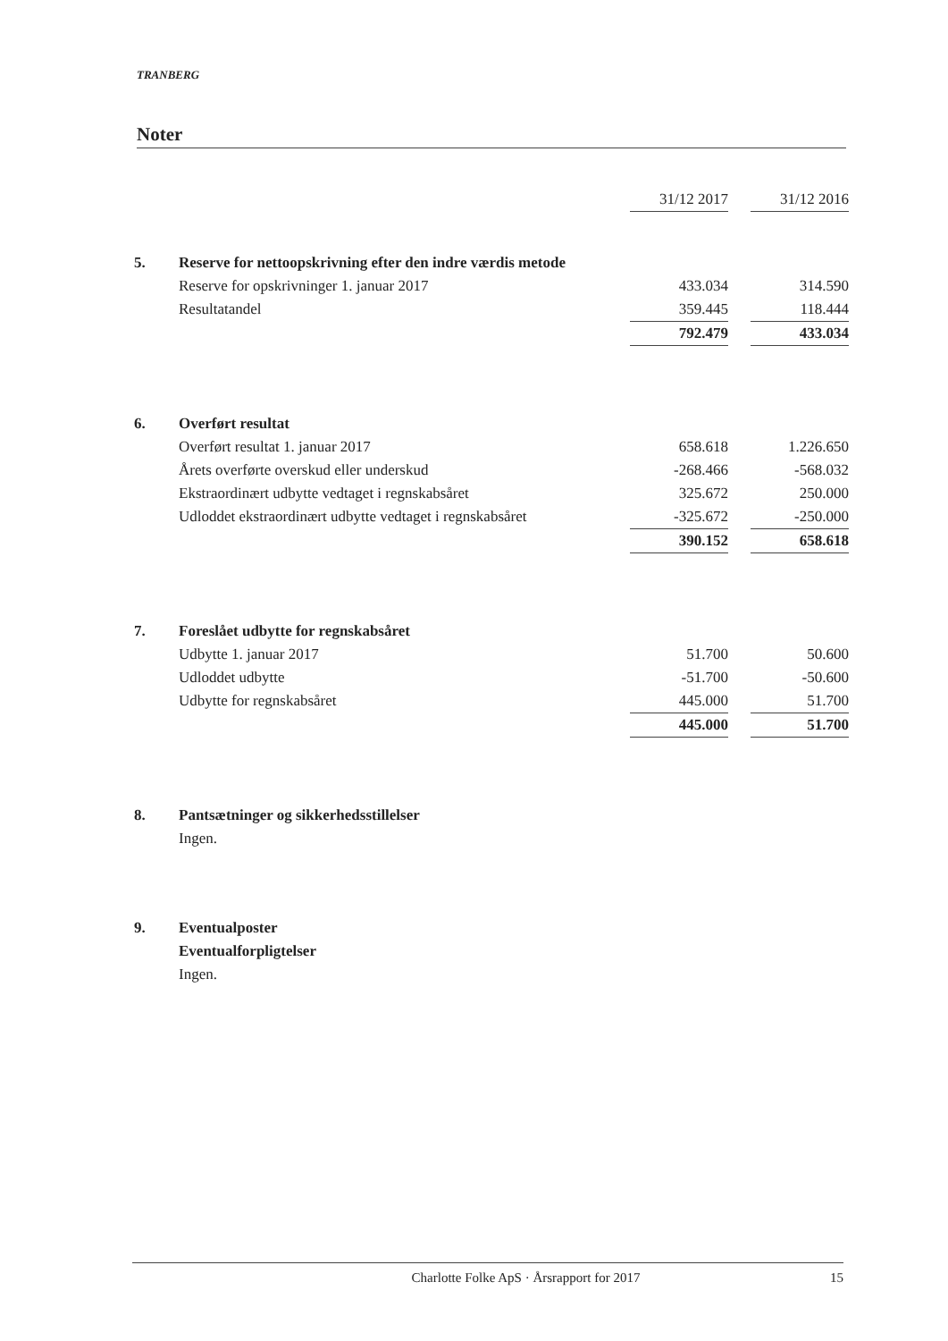TRANBERG
Noter
| | | 31/12 2017 | | 31/12 2016 |
| --- | --- | --- | --- | --- |
| 5. | Reserve for nettoopskrivning efter den indre værdis metode | | | |
| | Reserve for opskrivninger 1. januar 2017 | 433.034 | | 314.590 |
| | Resultatandel | 359.445 | | 118.444 |
| | | 792.479 | | 433.034 |
| 6. | Overført resultat | | | |
| | Overført resultat 1. januar 2017 | 658.618 | | 1.226.650 |
| | Årets overførte overskud eller underskud | -268.466 | | -568.032 |
| | Ekstraordinært udbytte vedtaget i regnskabsåret | 325.672 | | 250.000 |
| | Udloddet ekstraordinært udbytte vedtaget i regnskabsåret | -325.672 | | -250.000 |
| | | 390.152 | | 658.618 |
| 7. | Foreslået udbytte for regnskabsåret | | | |
| | Udbytte 1. januar 2017 | 51.700 | | 50.600 |
| | Udloddet udbytte | -51.700 | | -50.600 |
| | Udbytte for regnskabsåret | 445.000 | | 51.700 |
| | | 445.000 | | 51.700 |
| 8. | Pantsætninger og sikkerhedsstillelser | | | |
| | Ingen. | | | |
| 9. | Eventualposter | | | |
| | Eventualforpligtelser | | | |
| | Ingen. | | | |
Charlotte Folke ApS · Årsrapport for 2017 15